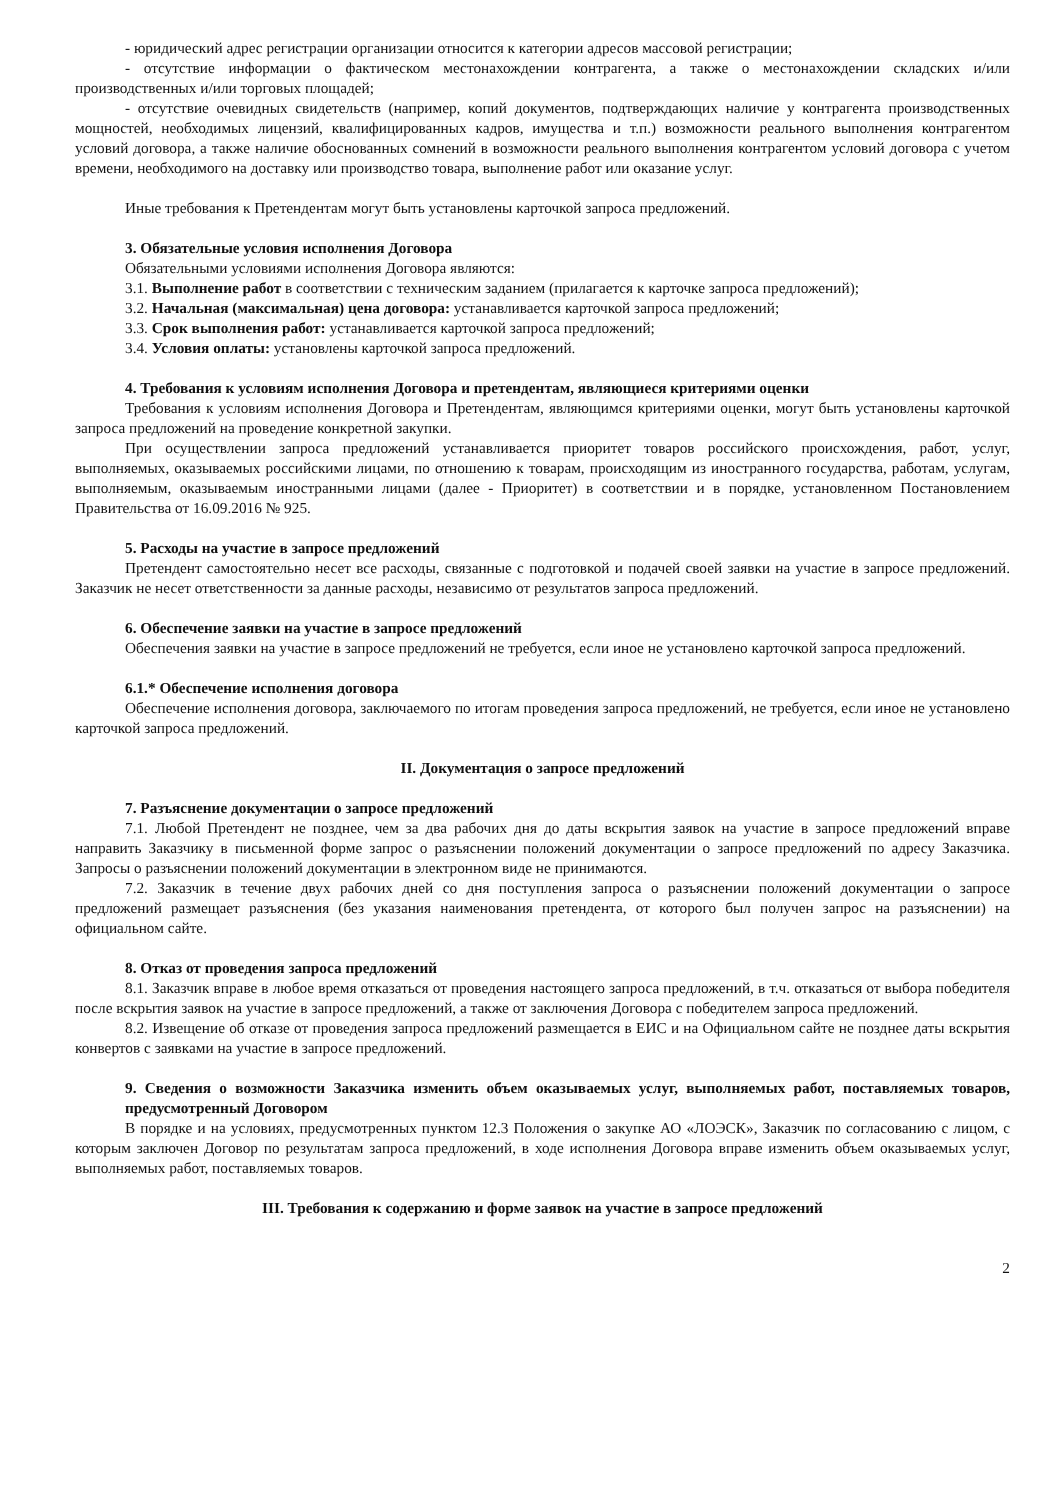- юридический адрес регистрации организации относится к категории адресов массовой регистрации;
- отсутствие информации о фактическом местонахождении контрагента, а также о местонахождении складских и/или производственных и/или торговых площадей;
- отсутствие очевидных свидетельств (например, копий документов, подтверждающих наличие у контрагента производственных мощностей, необходимых лицензий, квалифицированных кадров, имущества и т.п.) возможности реального выполнения контрагентом условий договора, а также наличие обоснованных сомнений в возможности реального выполнения контрагентом условий договора с учетом времени, необходимого на доставку или производство товара, выполнение работ или оказание услуг.
Иные требования к Претендентам могут быть установлены карточкой запроса предложений.
3. Обязательные условия исполнения Договора
Обязательными условиями исполнения Договора являются:
3.1. Выполнение работ в соответствии с техническим заданием (прилагается к карточке запроса предложений);
3.2. Начальная (максимальная) цена договора: устанавливается карточкой запроса предложений;
3.3. Срок выполнения работ: устанавливается карточкой запроса предложений;
3.4. Условия оплаты: установлены карточкой запроса предложений.
4. Требования к условиям исполнения Договора и претендентам, являющиеся критериями оценки
Требования к условиям исполнения Договора и Претендентам, являющимся критериями оценки, могут быть установлены карточкой запроса предложений на проведение конкретной закупки.
При осуществлении запроса предложений устанавливается приоритет товаров российского происхождения, работ, услуг, выполняемых, оказываемых российскими лицами, по отношению к товарам, происходящим из иностранного государства, работам, услугам, выполняемым, оказываемым иностранными лицами (далее - Приоритет) в соответствии и в порядке, установленном Постановлением Правительства от 16.09.2016 № 925.
5. Расходы на участие в запросе предложений
Претендент самостоятельно несет все расходы, связанные с подготовкой и подачей своей заявки на участие в запросе предложений. Заказчик не несет ответственности за данные расходы, независимо от результатов запроса предложений.
6. Обеспечение заявки на участие в запросе предложений
Обеспечения заявки на участие в запросе предложений не требуется, если иное не установлено карточкой запроса предложений.
6.1.* Обеспечение исполнения договора
Обеспечение исполнения договора, заключаемого по итогам проведения запроса предложений, не требуется, если иное не установлено карточкой запроса предложений.
II. Документация о запросе предложений
7. Разъяснение документации о запросе предложений
7.1. Любой Претендент не позднее, чем за два рабочих дня до даты вскрытия заявок на участие в запросе предложений вправе направить Заказчику в письменной форме запрос о разъяснении положений документации о запросе предложений по адресу Заказчика. Запросы о разъяснении положений документации в электронном виде не принимаются.
7.2. Заказчик в течение двух рабочих дней со дня поступления запроса о разъяснении положений документации о запросе предложений размещает разъяснения (без указания наименования претендента, от которого был получен запрос на разъяснении) на официальном сайте.
8. Отказ от проведения запроса предложений
8.1. Заказчик вправе в любое время отказаться от проведения настоящего запроса предложений, в т.ч. отказаться от выбора победителя после вскрытия заявок на участие в запросе предложений, а также от заключения Договора с победителем запроса предложений.
8.2. Извещение об отказе от проведения запроса предложений размещается в ЕИС и на Официальном сайте не позднее даты вскрытия конвертов с заявками на участие в запросе предложений.
9. Сведения о возможности Заказчика изменить объем оказываемых услуг, выполняемых работ, поставляемых товаров, предусмотренный Договором
В порядке и на условиях, предусмотренных пунктом 12.3 Положения о закупке АО «ЛОЭСК», Заказчик по согласованию с лицом, с которым заключен Договор по результатам запроса предложений, в ходе исполнения Договора вправе изменить объем оказываемых услуг, выполняемых работ, поставляемых товаров.
III. Требования к содержанию и форме заявок на участие в запросе предложений
2